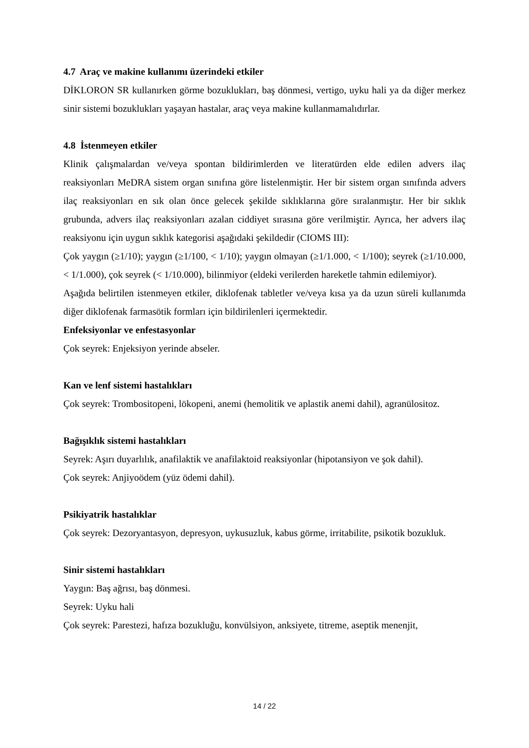4.7 Araç ve makine kullanımı üzerindeki etkiler
DİKLORON SR kullanırken görme bozuklukları, baş dönmesi, vertigo, uyku hali ya da diğer merkez sinir sistemi bozuklukları yaşayan hastalar, araç veya makine kullanmamalıdırlar.
4.8 İstenmeyen etkiler
Klinik çalışmalardan ve/veya spontan bildirimlerden ve literatürden elde edilen advers ilaç reaksiyonları MeDRA sistem organ sınıfına göre listelenmiştir. Her bir sistem organ sınıfında advers ilaç reaksiyonları en sık olan önce gelecek şekilde sıklıklarına göre sıralanmıştır. Her bir sıklık grubunda, advers ilaç reaksiyonları azalan ciddiyet sırasına göre verilmiştir. Ayrıca, her advers ilaç reaksiyonu için uygun sıklık kategorisi aşağıdaki şekildedir (CIOMS III):
Çok yaygın (≥1/10); yaygın (≥1/100, < 1/10); yaygın olmayan (≥1/1.000, < 1/100); seyrek (≥1/10.000, < 1/1.000), çok seyrek (< 1/10.000), bilinmiyor (eldeki verilerden hareketle tahmin edilemiyor).
Aşağıda belirtilen istenmeyen etkiler, diklofenak tabletler ve/veya kısa ya da uzun süreli kullanımda diğer diklofenak farmasötik formları için bildirilenleri içermektedir.
Enfeksiyonlar ve enfestasyonlar
Çok seyrek: Enjeksiyon yerinde abseler.
Kan ve lenf sistemi hastalıkları
Çok seyrek: Trombositopeni, lökopeni, anemi (hemolitik ve aplastik anemi dahil), agranülositoz.
Bağışıklık sistemi hastalıkları
Seyrek: Aşırı duyarlılık, anafilaktik ve anafilaktoid reaksiyonlar (hipotansiyon ve şok dahil).
Çok seyrek: Anjiyoödem (yüz ödemi dahil).
Psikiyatrik hastalıklar
Çok seyrek: Dezoryantasyon, depresyon, uykusuzluk, kabus görme, irritabilite, psikotik bozukluk.
Sinir sistemi hastalıkları
Yaygın: Baş ağrısı, baş dönmesi.
Seyrek: Uyku hali
Çok seyrek: Parestezi, hafıza bozukluğu, konvülsiyon, anksiyete, titreme, aseptik menenjit,
14 / 22